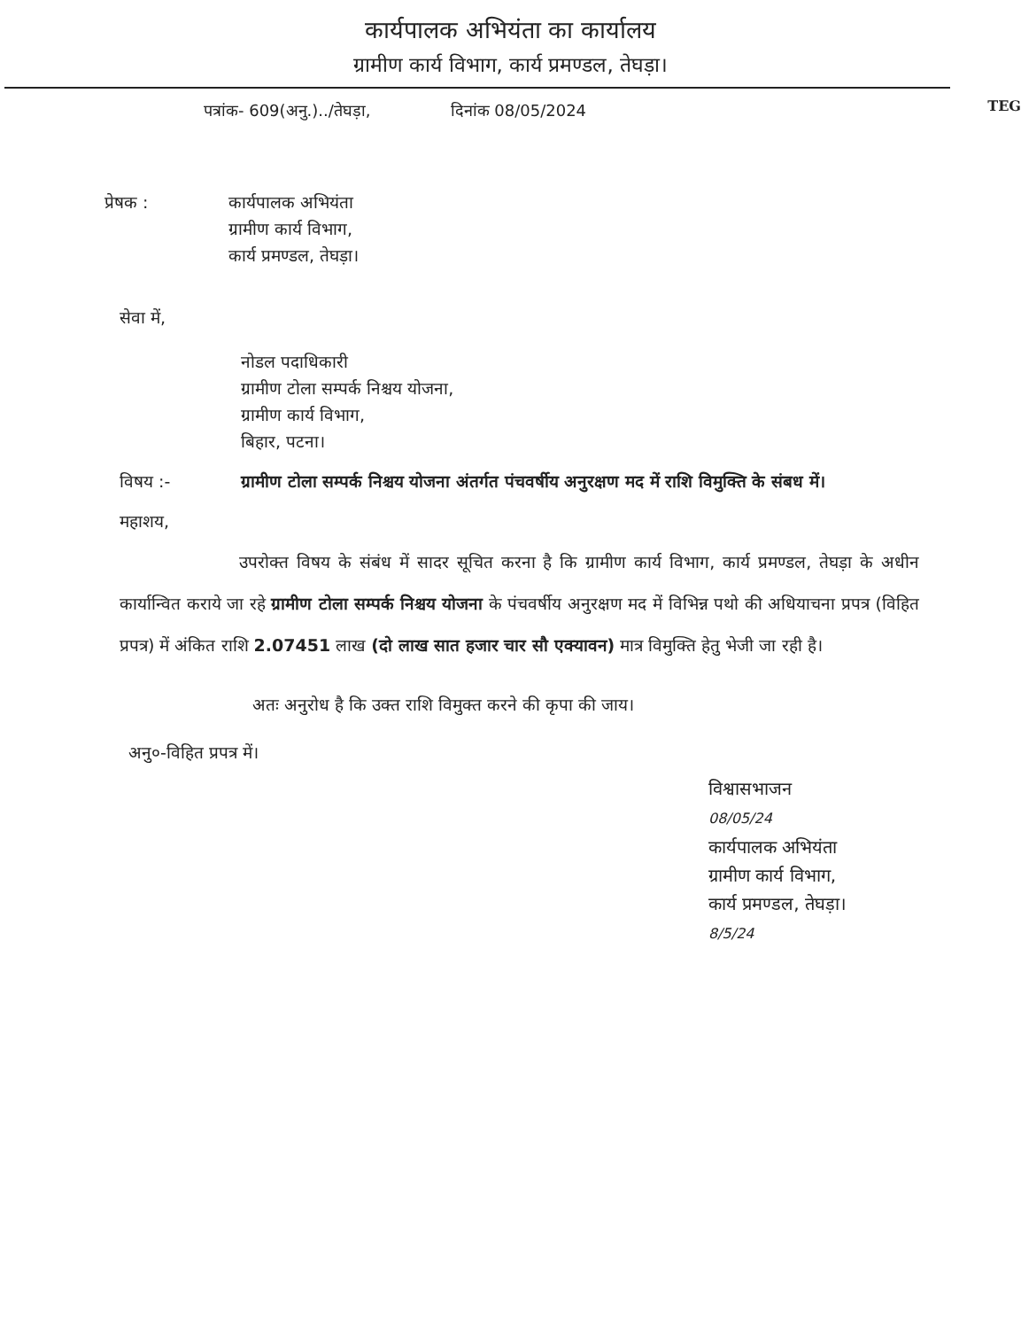कार्यपालक अभियंता का कार्यालय
ग्रामीण कार्य विभाग, कार्य प्रमण्डल, तेघड़ा।
TEG
पत्रांक- 609(अनु.)../तेघड़ा, दिनांक 08/05/2024
प्रेषक : कार्यपालक अभियंता
ग्रामीण कार्य विभाग,
कार्य प्रमण्डल, तेघड़ा।
सेवा में,
नोडल पदाधिकारी
ग्रामीण टोला सम्पर्क निश्चय योजना,
ग्रामीण कार्य विभाग,
बिहार, पटना।
विषय :- ग्रामीण टोला सम्पर्क निश्चय योजना अंतर्गत पंचवर्षीय अनुरक्षण मद में राशि विमुक्ति के संबध में।
महाशय,
उपरोक्त विषय के संबंध में सादर सूचित करना है कि ग्रामीण कार्य विभाग, कार्य प्रमण्डल, तेघड़ा के अधीन कार्यान्वित कराये जा रहे ग्रामीण टोला सम्पर्क निश्चय योजना के पंचवर्षीय अनुरक्षण मद में विभिन्न पथो की अधियाचना प्रपत्र (विहित प्रपत्र) में अंकित राशि 2.07451 लाख (दो लाख सात हजार चार सौ एक्यावन) मात्र विमुक्ति हेतु भेजी जा रही है।
अतः अनुरोध है कि उक्त राशि विमुक्त करने की कृपा की जाय।
अनु०-विहित प्रपत्र में।
विश्वासभाजन
08/05/24
कार्यपालक अभियंता
ग्रामीण कार्य विभाग,
कार्य प्रमण्डल, तेघड़ा।
8/5/24